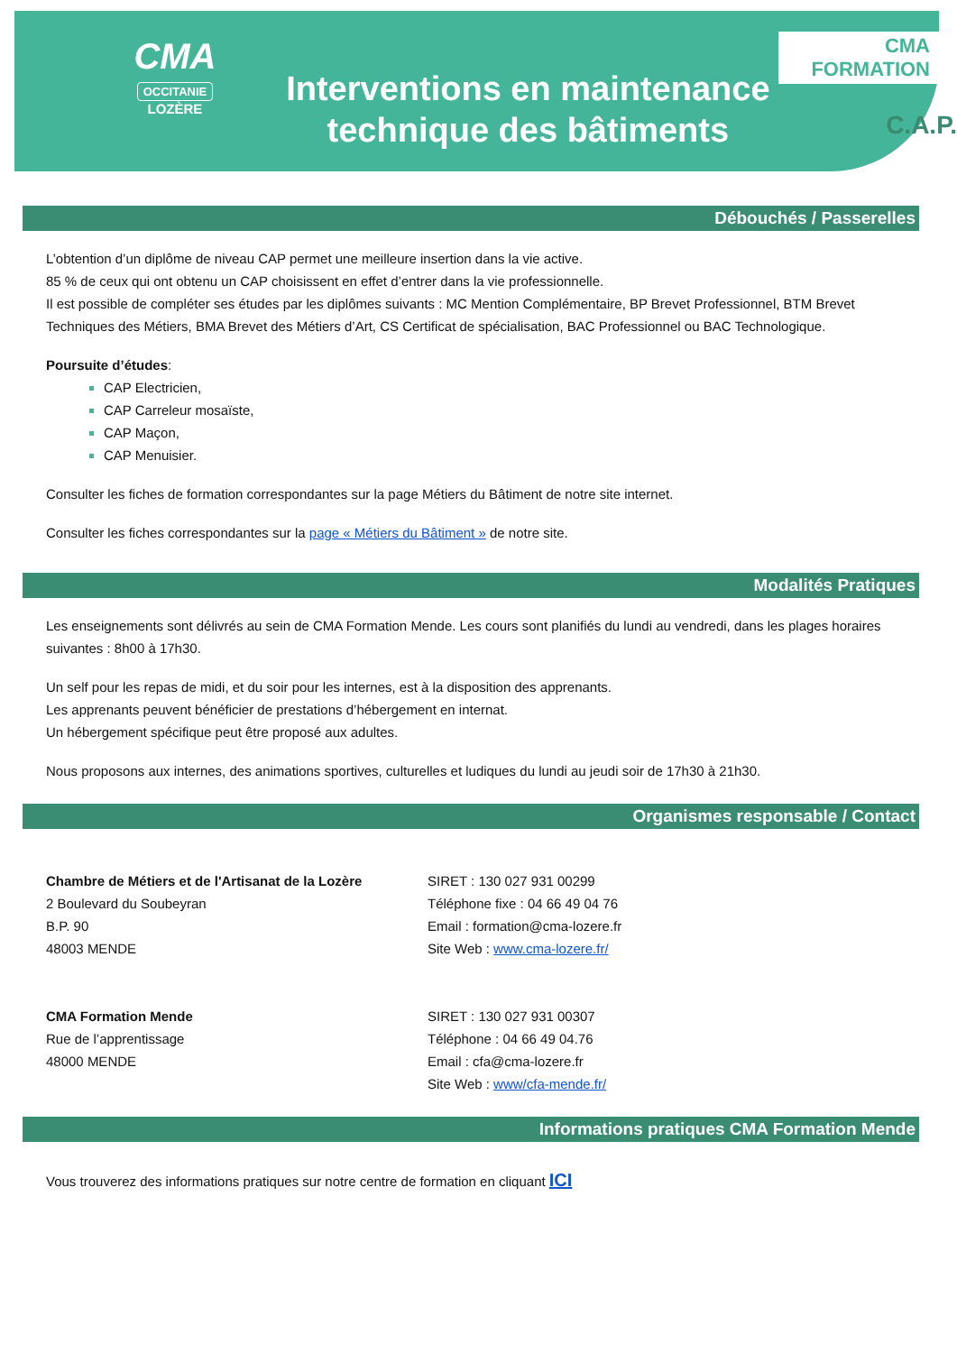CMA
OCCITANIE
LOZÈRE
Interventions en maintenance technique des bâtiments
CMA FORMATION
C.A.P.
Débouchés / Passerelles
L’obtention d’un diplôme de niveau CAP permet une meilleure insertion dans la vie active.
85 % de ceux qui ont obtenu un CAP choisissent en effet d’entrer dans la vie professionnelle.
Il est possible de compléter ses études par les diplômes suivants : MC Mention Complémentaire, BP Brevet Professionnel, BTM Brevet Techniques des Métiers, BMA Brevet des Métiers d’Art, CS Certificat de spécialisation, BAC Professionnel ou BAC Technologique.
Poursuite d’études:
CAP Electricien,
CAP Carreleur mosaïste,
CAP Maçon,
CAP Menuisier.
Consulter les fiches de formation correspondantes sur la page Métiers du Bâtiment de notre site internet.
Consulter les fiches correspondantes sur la page « Métiers du Bâtiment » de notre site.
Modalités Pratiques
Les enseignements sont délivrés au sein de CMA Formation Mende. Les cours sont planifiés du lundi au vendredi, dans les plages horaires suivantes : 8h00 à 17h30.
Un self pour les repas de midi, et du soir pour les internes, est à la disposition des apprenants.
Les apprenants peuvent bénéficier de prestations d’hébergement en internat.
Un hébergement spécifique peut être proposé aux adultes.
Nous proposons aux internes, des animations sportives, culturelles et ludiques du lundi au jeudi soir de 17h30 à 21h30.
Organismes responsable / Contact
Chambre de Métiers et de l'Artisanat de la Lozère
2 Boulevard du Soubeyran
B.P. 90
48003 MENDE
SIRET : 130 027 931 00299
Téléphone fixe : 04 66 49 04 76
Email : formation@cma-lozere.fr
Site Web : www.cma-lozere.fr/
CMA Formation Mende
Rue de l’apprentissage
48000 MENDE
SIRET : 130 027 931 00307
Téléphone : 04 66 49 04.76
Email : cfa@cma-lozere.fr
Site Web : www/cfa-mende.fr/
Informations pratiques CMA Formation Mende
Vous trouverez des informations pratiques sur notre centre de formation en cliquant ICI